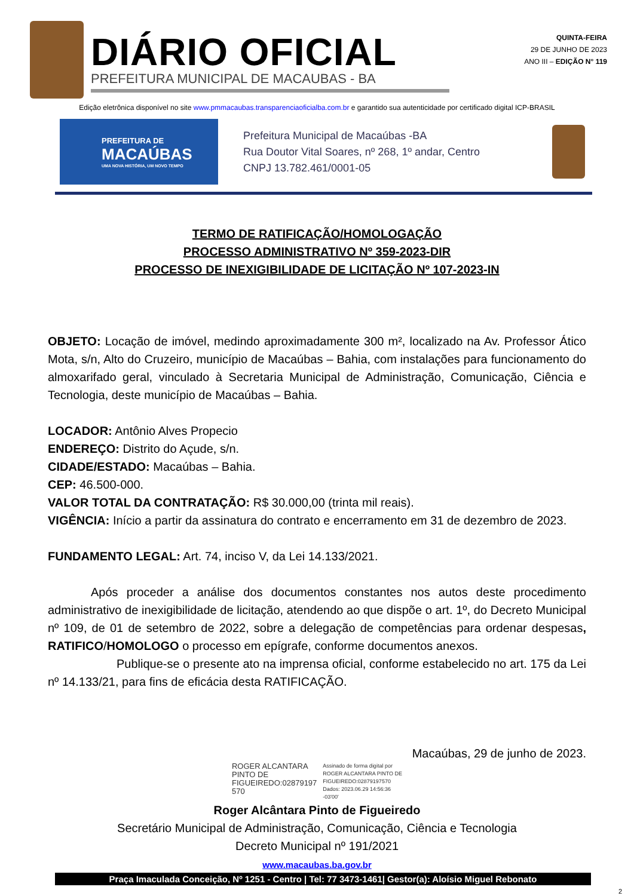DIÁRIO OFICIAL
PREFEITURA MUNICIPAL DE MACAUBAS - BA
QUINTA-FEIRA
29 DE JUNHO DE 2023
ANO III – EDIÇÃO N° 119
Edição eletrônica disponível no site www.pmmacaubas.transparenciaoficialba.com.br e garantido sua autenticidade por certificado digital ICP-BRASIL
PREFEITURA DE
MACAÚBAS
UMA NOVA HISTÓRIA, UM NOVO TEMPO
Prefeitura Municipal de Macaúbas -BA
Rua Doutor Vital Soares, nº 268, 1º andar, Centro
CNPJ 13.782.461/0001-05
TERMO DE RATIFICAÇÃO/HOMOLOGAÇÃO
PROCESSO ADMINISTRATIVO Nº 359-2023-DIR
PROCESSO DE INEXIGIBILIDADE DE LICITAÇÃO Nº 107-2023-IN
OBJETO: Locação de imóvel, medindo aproximadamente 300 m², localizado na Av. Professor Ático Mota, s/n, Alto do Cruzeiro, município de Macaúbas – Bahia, com instalações para funcionamento do almoxarifado geral, vinculado à Secretaria Municipal de Administração, Comunicação, Ciência e Tecnologia, deste município de Macaúbas – Bahia.
LOCADOR: Antônio Alves Propecio
ENDEREÇO: Distrito do Açude, s/n.
CIDADE/ESTADO: Macaúbas – Bahia.
CEP: 46.500-000.
VALOR TOTAL DA CONTRATAÇÃO: R$ 30.000,00 (trinta mil reais).
VIGÊNCIA: Início a partir da assinatura do contrato e encerramento em 31 de dezembro de 2023.
FUNDAMENTO LEGAL: Art. 74, inciso V, da Lei 14.133/2021.
Após proceder a análise dos documentos constantes nos autos deste procedimento administrativo de inexigibilidade de licitação, atendendo ao que dispõe o art. 1º, do Decreto Municipal nº 109, de 01 de setembro de 2022, sobre a delegação de competências para ordenar despesas, RATIFICO/HOMOLOGO o processo em epígrafe, conforme documentos anexos.
Publique-se o presente ato na imprensa oficial, conforme estabelecido no art. 175 da Lei nº 14.133/21, para fins de eficácia desta RATIFICAÇÃO.
Macaúbas, 29 de junho de 2023.
ROGER ALCANTARA
PINTO DE
FIGUEIREDO:02879197
570
Assinado de forma digital por
ROGER ALCANTARA PINTO DE
FIGUEIREDO:02879197570
Dados: 2023.06.29 14:56:36
-03'00'
Roger Alcântara Pinto de Figueiredo
Secretário Municipal de Administração, Comunicação, Ciência e Tecnologia
Decreto Municipal nº 191/2021
www.macaubas.ba.gov.br
Praça Imaculada Conceição, Nº 1251 - Centro | Tel: 77 3473-1461| Gestor(a): Aloísio Miguel Rebonato
2